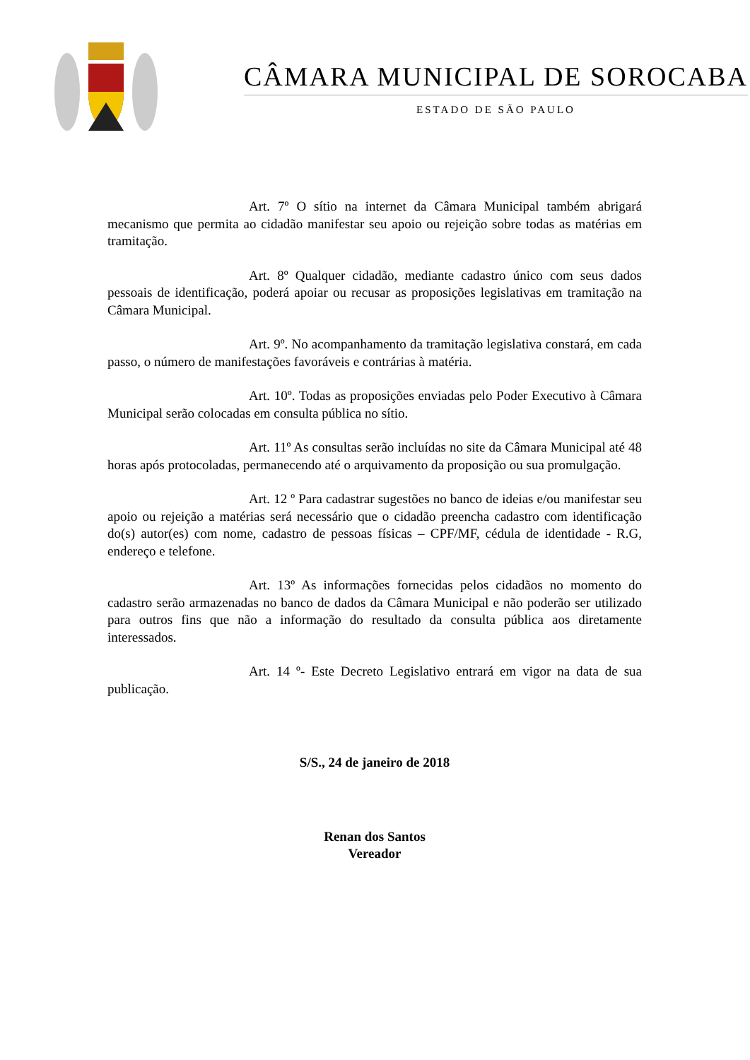CÂMARA MUNICIPAL DE SOROCABA
ESTADO DE SÃO PAULO
Art. 7º O sítio na internet da Câmara Municipal também abrigará mecanismo que permita ao cidadão manifestar seu apoio ou rejeição sobre todas as matérias em tramitação.
Art. 8º Qualquer cidadão, mediante cadastro único com seus dados pessoais de identificação, poderá apoiar ou recusar as proposições legislativas em tramitação na Câmara Municipal.
Art. 9º. No acompanhamento da tramitação legislativa constará, em cada passo, o número de manifestações favoráveis e contrárias à matéria.
Art. 10º. Todas as proposições enviadas pelo Poder Executivo à Câmara Municipal serão colocadas em consulta pública no sítio.
Art. 11º As consultas serão incluídas no site da Câmara Municipal até 48 horas após protocoladas, permanecendo até o arquivamento da proposição ou sua promulgação.
Art. 12 º Para cadastrar sugestões no banco de ideias e/ou manifestar seu apoio ou rejeição a matérias será necessário que o cidadão preencha cadastro com identificação do(s) autor(es) com nome, cadastro de pessoas físicas – CPF/MF, cédula de identidade - R.G, endereço e telefone.
Art. 13º As informações fornecidas pelos cidadãos no momento do cadastro serão armazenadas no banco de dados da Câmara Municipal e não poderão ser utilizado para outros fins que não a informação do resultado da consulta pública aos diretamente interessados.
Art. 14 º- Este Decreto Legislativo entrará em vigor na data de sua publicação.
S/S., 24 de janeiro de 2018
Renan dos Santos
Vereador